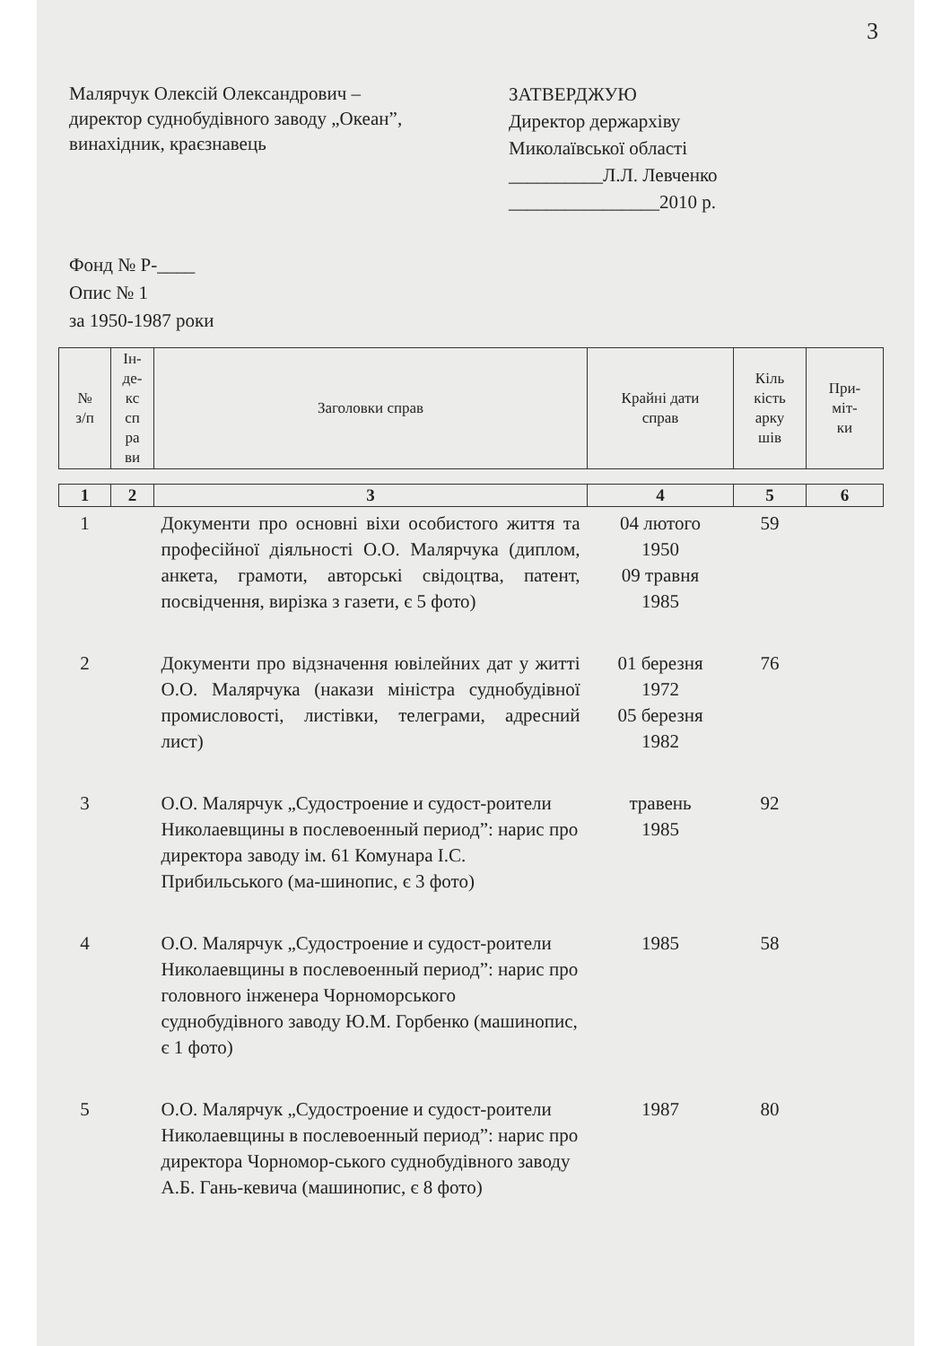3
Малярчук Олексій Олександрович –
директор суднобудівного заводу „Океан”,
винахідник, краєзнавець
ЗАТВЕРДЖУЮ
Директор держархіву
Миколаївської області
__________Л.Л. Левченко
________________2010 р.
Фонд № Р-____
Опис № 1
за 1950-1987 роки
| № з/п | Ін- де- кс сп ра ви | Заголовки справ | Крайні дати справ | Кіль кість арку шів | При- міт- ки |
| --- | --- | --- | --- | --- | --- |
| 1 | 2 | 3 | 4 | 5 | 6 |
| --- | --- | --- | --- | --- | --- |
| 1 | | Документи про основні віхи особистого життя та професійної діяльності О.О. Малярчука (диплом, анкета, грамоти, авторські свідоцтва, патент, посвідчення, вирізка з газети, є 5 фото) | 04 лютого 1950 09 травня 1985 | 59 | |
| 2 | | Документи про відзначення ювілейних дат у житті О.О. Малярчука (накази міністра суднобудівної промисловості, листівки, телеграми, адресний лист) | 01 березня 1972 05 березня 1982 | 76 | |
| 3 | | О.О. Малярчук „Судостроение и судост-роители Николаевщины в послевоенный период”: нарис про директора заводу ім. 61 Комунара І.С. Прибильського (ма-шинопис, є 3 фото) | травень 1985 | 92 | |
| 4 | | О.О. Малярчук „Судостроение и судост-роители Николаевщины в послевоенный период”: нарис про головного інженера Чорноморського суднобудівного заводу Ю.М. Горбенко (машинопис, є 1 фото) | 1985 | 58 | |
| 5 | | О.О. Малярчук „Судостроение и судост-роители Николаевщины в послевоенный период”: нарис про директора Чорномор-ського суднобудівного заводу А.Б. Гань-кевича (машинопис, є 8 фото) | 1987 | 80 | |